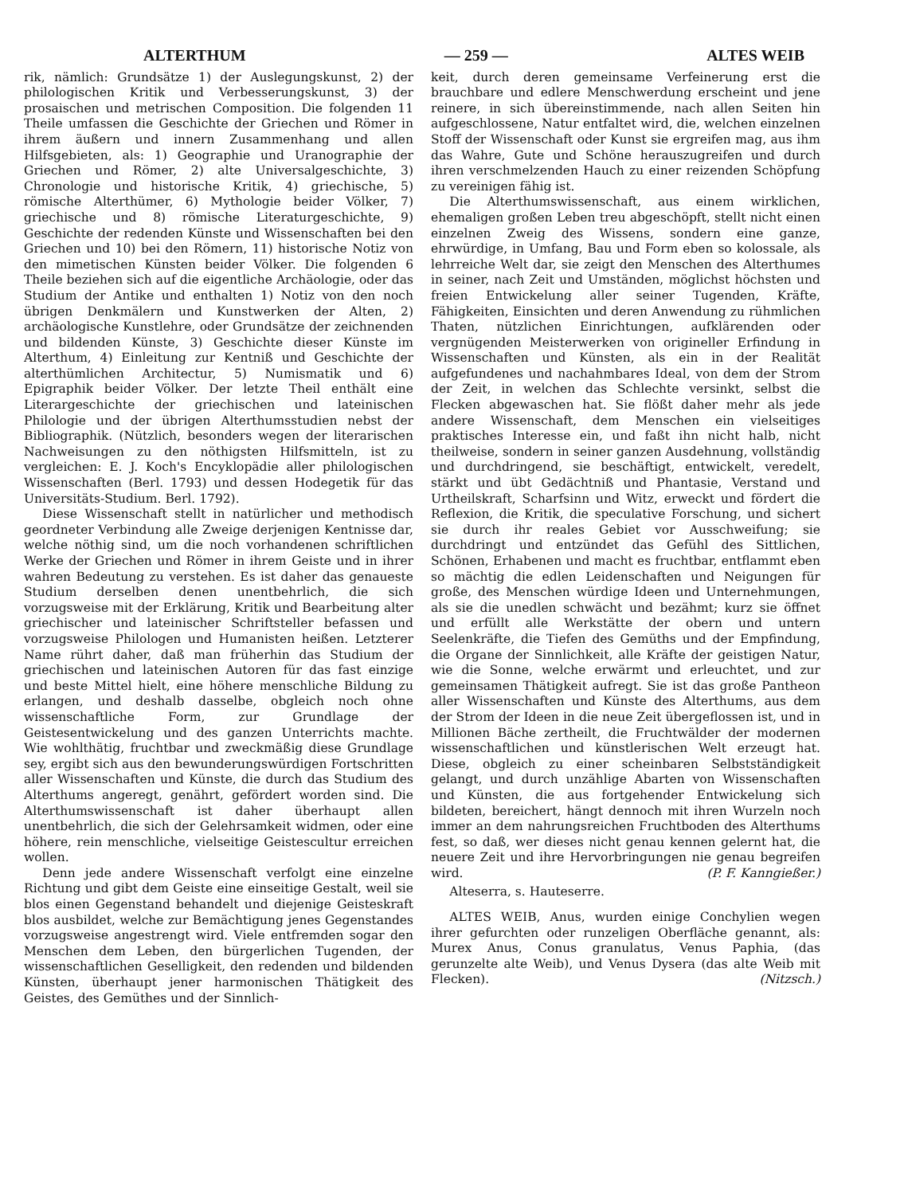ALTERTHUM — 259 — ALTES WEIB
rik, nämlich: Grundsätze 1) der Auslegungskunst, 2) der philologischen Kritik und Verbesserungskunst, 3) der prosaischen und metrischen Composition. Die folgenden 11 Theile umfassen die Geschichte der Griechen und Römer in ihrem äußern und innern Zusammenhang und allen Hilfsgebieten, als: 1) Geographie und Uranographie der Griechen und Römer, 2) alte Universalgeschichte, 3) Chronologie und historische Kritik, 4) griechische, 5) römische Alterthümer, 6) Mythologie beider Völker, 7) griechische und 8) römische Literaturgeschichte, 9) Geschichte der redenden Künste und Wissenschaften bei den Griechen und 10) bei den Römern, 11) historische Notiz von den mimetischen Künsten beider Völker. Die folgenden 6 Theile beziehen sich auf die eigentliche Archäologie, oder das Studium der Antike und enthalten 1) Notiz von den noch übrigen Denkmälern und Kunstwerken der Alten, 2) archäologische Kunstlehre, oder Grundsätze der zeichnenden und bildenden Künste, 3) Geschichte dieser Künste im Alterthum, 4) Einleitung zur Kentniß und Geschichte der alterthümlichen Architectur, 5) Numismatik und 6) Epigraphik beider Völker. Der letzte Theil enthält eine Literargeschichte der griechischen und lateinischen Philologie und der übrigen Alterthumsstudien nebst der Bibliographik. (Nützlich, besonders wegen der literarischen Nachweisungen zu den nöthigsten Hilfsmitteln, ist zu vergleichen: E. J. Koch's Encyklopädie aller philologischen Wissenschaften (Berl. 1793) und dessen Hodegetik für das Universitäts-Studium. Berl. 1792).
Diese Wissenschaft stellt in natürlicher und methodisch geordneter Verbindung alle Zweige derjenigen Kentnisse dar, welche nöthig sind, um die noch vorhandenen schriftlichen Werke der Griechen und Römer in ihrem Geiste und in ihrer wahren Bedeutung zu verstehen. Es ist daher das genaueste Studium derselben denen unentbehrlich, die sich vorzugsweise mit der Erklärung, Kritik und Bearbeitung alter griechischer und lateinischer Schriftsteller befassen und vorzugsweise Philologen und Humanisten heißen. Letzterer Name rührt daher, daß man früherhin das Studium der griechischen und lateinischen Autoren für das fast einzige und beste Mittel hielt, eine höhere menschliche Bildung zu erlangen, und deshalb dasselbe, obgleich noch ohne wissenschaftliche Form, zur Grundlage der Geistesentwickelung und des ganzen Unterrichts machte. Wie wohlthätig, fruchtbar und zweckmäßig diese Grundlage sey, ergibt sich aus den bewunderungswürdigen Fortschritten aller Wissenschaften und Künste, die durch das Studium des Alterthums angeregt, genährt, gefördert worden sind. Die Alterthumswissenschaft ist daher überhaupt allen unentbehrlich, die sich der Gelehrsamkeit widmen, oder eine höhere, rein menschliche, vielseitige Geistescultur erreichen wollen.
Denn jede andere Wissenschaft verfolgt eine einzelne Richtung und gibt dem Geiste eine einseitige Gestalt, weil sie blos einen Gegenstand behandelt und diejenige Geisteskraft blos ausbildet, welche zur Bemächtigung jenes Gegenstandes vorzugsweise angestrengt wird. Viele entfremden sogar den Menschen dem Leben, den bürgerlichen Tugenden, der wissenschaftlichen Geselligkeit, den redenden und bildenden Künsten, überhaupt jener harmonischen Thätigkeit des Geistes, des Gemüthes und der Sinnlich-
keit, durch deren gemeinsame Verfeinerung erst die brauchbare und edlere Menschwerdung erscheint und jene reinere, in sich übereinstimmende, nach allen Seiten hin aufgeschlossene, Natur entfaltet wird, die, welchen einzelnen Stoff der Wissenschaft oder Kunst sie ergreifen mag, aus ihm das Wahre, Gute und Schöne herauszugreifen und durch ihren verschmelzenden Hauch zu einer reizenden Schöpfung zu vereinigen fähig ist.
Die Alterthumswissenschaft, aus einem wirklichen, ehemaligen großen Leben treu abgeschöpft, stellt nicht einen einzelnen Zweig des Wissens, sondern eine ganze, ehrwürdige, in Umfang, Bau und Form eben so kolossale, als lehrreiche Welt dar, sie zeigt den Menschen des Alterthumes in seiner, nach Zeit und Umständen, möglichst höchsten und freien Entwickelung aller seiner Tugenden, Kräfte, Fähigkeiten, Einsichten und deren Anwendung zu rühmlichen Thaten, nützlichen Einrichtungen, aufklärenden oder vergnügenden Meisterwerken von origineller Erfindung in Wissenschaften und Künsten, als ein in der Realität aufgefundenes und nachahmbares Ideal, von dem der Strom der Zeit, in welchen das Schlechte versinkt, selbst die Flecken abgewaschen hat. Sie flößt daher mehr als jede andere Wissenschaft, dem Menschen ein vielseitiges praktisches Interesse ein, und faßt ihn nicht halb, nicht theilweise, sondern in seiner ganzen Ausdehnung, vollständig und durchdringend, sie beschäftigt, entwickelt, veredelt, stärkt und übt Gedächtniß und Phantasie, Verstand und Urtheilskraft, Scharfsinn und Witz, erweckt und fördert die Reflexion, die Kritik, die speculative Forschung, und sichert sie durch ihr reales Gebiet vor Ausschweifung; sie durchdringt und entzündet das Gefühl des Sittlichen, Schönen, Erhabenen und macht es fruchtbar, entflammt eben so mächtig die edlen Leidenschaften und Neigungen für große, des Menschen würdige Ideen und Unternehmungen, als sie die unedlen schwächt und bezähmt; kurz sie öffnet und erfüllt alle Werkstätte der obern und untern Seelenkräfte, die Tiefen des Gemüths und der Empfindung, die Organe der Sinnlichkeit, alle Kräfte der geistigen Natur, wie die Sonne, welche erwärmt und erleuchtet, und zur gemeinsamen Thätigkeit aufregt. Sie ist das große Pantheon aller Wissenschaften und Künste des Alterthums, aus dem der Strom der Ideen in die neue Zeit übergeflossen ist, und in Millionen Bäche zertheilt, die Fruchtwälder der modernen wissenschaftlichen und künstlerischen Welt erzeugt hat. Diese, obgleich zu einer scheinbaren Selbstständigkeit gelangt, und durch unzählige Abarten von Wissenschaften und Künsten, die aus fortgehender Entwickelung sich bildeten, bereichert, hängt dennoch mit ihren Wurzeln noch immer an dem nahrungsreichen Fruchtboden des Alterthums fest, so daß, wer dieses nicht genau kennen gelernt hat, die neuere Zeit und ihre Hervorbringungen nie genau begreifen wird. (P. F. Kanngießer.)
Alteserra, s. Hauteserre.
ALTES WEIB, Anus, wurden einige Conchylien wegen ihrer gefurchten oder runzeligen Oberfläche genannt, als: Murex Anus, Conus granulatus, Venus Paphia, (das gerunzelte alte Weib), und Venus Dysera (das alte Weib mit Flecken). (Nitzsch.)